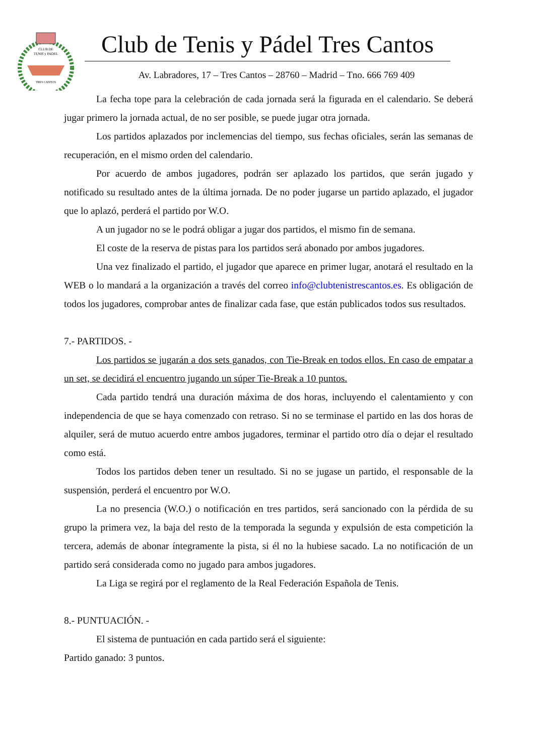CLUB DE
TENIS y PADEL
TRES CANTOS
Club de Tenis y Pádel Tres Cantos
Av. Labradores, 17 – Tres Cantos – 28760 – Madrid – Tno. 666 769 409
La fecha tope para la celebración de cada jornada será la figurada en el calendario. Se deberá jugar primero la jornada actual, de no ser posible, se puede jugar otra jornada.
Los partidos aplazados por inclemencias del tiempo, sus fechas oficiales, serán las semanas de recuperación, en el mismo orden del calendario.
Por acuerdo de ambos jugadores, podrán ser aplazado los partidos, que serán jugado y notificado su resultado antes de la última jornada. De no poder jugarse un partido aplazado, el jugador que lo aplazó, perderá el partido por W.O.
A un jugador no se le podrá obligar a jugar dos partidos, el mismo fin de semana.
El coste de la reserva de pistas para los partidos será abonado por ambos jugadores.
Una vez finalizado el partido, el jugador que aparece en primer lugar, anotará el resultado en la WEB o lo mandará a la organización a través del correo info@clubtenistrescantos.es. Es obligación de todos los jugadores, comprobar antes de finalizar cada fase, que están publicados todos sus resultados.
7.- PARTIDOS. -
Los partidos se jugarán a dos sets ganados, con Tie-Break en todos ellos. En caso de empatar a un set, se decidirá el encuentro jugando un súper Tie-Break a 10 puntos.
Cada partido tendrá una duración máxima de dos horas, incluyendo el calentamiento y con independencia de que se haya comenzado con retraso. Si no se terminase el partido en las dos horas de alquiler, será de mutuo acuerdo entre ambos jugadores, terminar el partido otro día o dejar el resultado como está.
Todos los partidos deben tener un resultado. Si no se jugase un partido, el responsable de la suspensión, perderá el encuentro por W.O.
La no presencia (W.O.) o notificación en tres partidos, será sancionado con la pérdida de su grupo la primera vez, la baja del resto de la temporada la segunda y expulsión de esta competición la tercera, además de abonar íntegramente la pista, si él no la hubiese sacado. La no notificación de un partido será considerada como no jugado para ambos jugadores.
La Liga se regirá por el reglamento de la Real Federación Española de Tenis.
8.- PUNTUACIÓN. -
El sistema de puntuación en cada partido será el siguiente:
Partido ganado: 3 puntos.